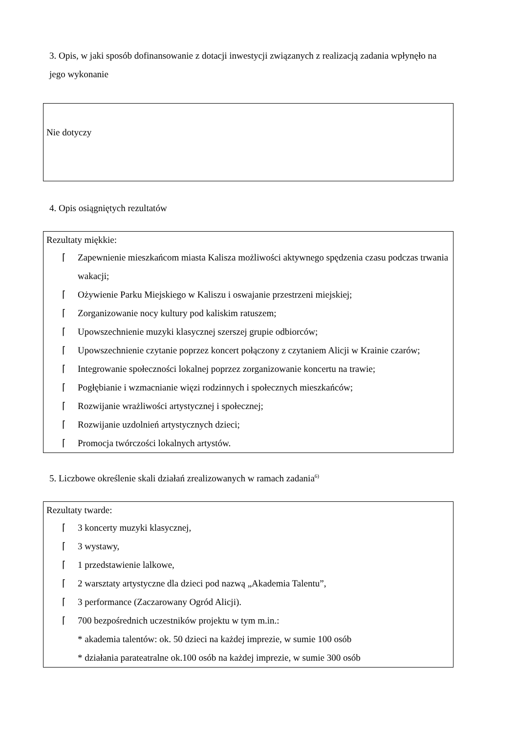3. Opis, w jaki sposób dofinansowanie z dotacji inwestycji związanych z realizacją zadania wpłynęło na jego wykonanie
Nie dotyczy
4. Opis osiągniętych rezultatów
Rezultaty miękkie:
⌈ Zapewnienie mieszkańcom miasta Kalisza możliwości aktywnego spędzenia czasu podczas trwania wakacji;
⌈ Ożywienie Parku Miejskiego w Kaliszu i oswajanie przestrzeni miejskiej;
⌈ Zorganizowanie nocy kultury pod kaliskim ratuszem;
⌈ Upowszechnienie muzyki klasycznej szerszej grupie odbiorców;
⌈ Upowszechnienie czytanie poprzez koncert połączony z czytaniem Alicji w Krainie czarów;
⌈ Integrowanie społeczności lokalnej poprzez zorganizowanie koncertu na trawie;
⌈ Pogłębianie i wzmacnianie więzi rodzinnych i społecznych mieszkańców;
⌈ Rozwijanie wrażliwości artystycznej i społecznej;
⌈ Rozwijanie uzdolnień artystycznych dzieci;
⌈ Promocja twórczości lokalnych artystów.
5. Liczbowe określenie skali działań zrealizowanych w ramach zadania<sup>6)</sup>
Rezultaty twarde:
⌈ 3 koncerty muzyki klasycznej,
⌈ 3 wystawy,
⌈ 1 przedstawienie lalkowe,
⌈ 2 warsztaty artystyczne dla dzieci pod nazwą „Akademia Talentu”,
⌈ 3 performance (Zaczarowany Ogród Alicji).
⌈ 700 bezpośrednich uczestników projektu w tym m.in.:
* akademia talentów: ok. 50 dzieci na każdej imprezie, w sumie 100 osób
* działania parateatralne ok.100 osób na każdej imprezie, w sumie 300 osób